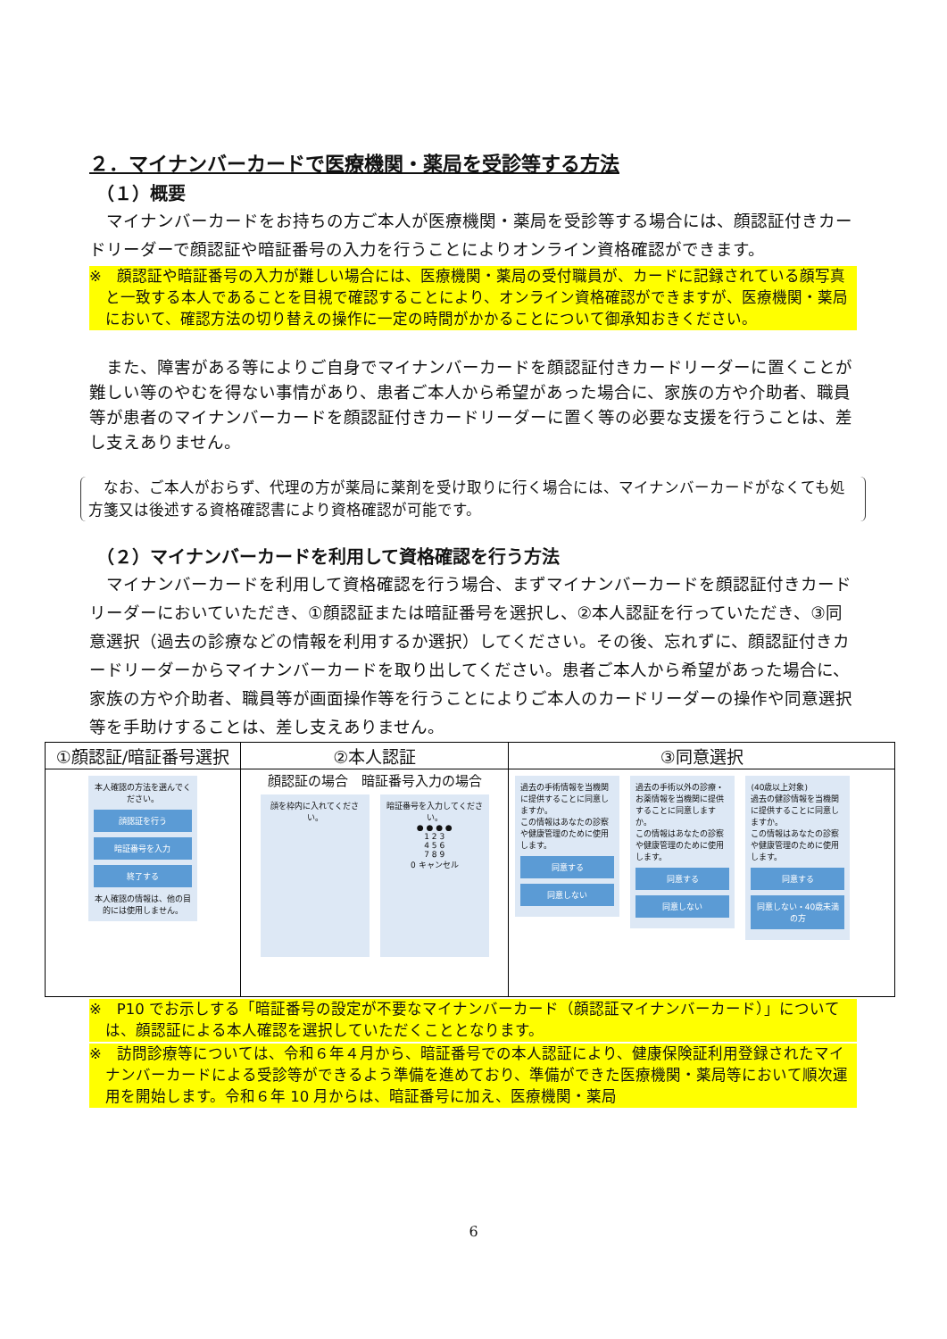２．マイナンバーカードで医療機関・薬局を受診等する方法
（１）概要
マイナンバーカードをお持ちの方ご本人が医療機関・薬局を受診等する場合には、顔認証付きカードリーダーで顔認証や暗証番号の入力を行うことによりオンライン資格確認ができます。
※　顔認証や暗証番号の入力が難しい場合には、医療機関・薬局の受付職員が、カードに記録されている顔写真と一致する本人であることを目視で確認することにより、オンライン資格確認ができますが、医療機関・薬局において、確認方法の切り替えの操作に一定の時間がかかることについて御承知おきください。
また、障害がある等によりご自身でマイナンバーカードを顔認証付きカードリーダーに置くことが難しい等のやむを得ない事情があり、患者ご本人から希望があった場合に、家族の方や介助者、職員等が患者のマイナンバーカードを顔認証付きカードリーダーに置く等の必要な支援を行うことは、差し支えありません。
　なお、ご本人がおらず、代理の方が薬局に薬剤を受け取りに行く場合には、マイナンバーカードがなくても処方箋又は後述する資格確認書により資格確認が可能です。
（２）マイナンバーカードを利用して資格確認を行う方法
マイナンバーカードを利用して資格確認を行う場合、まずマイナンバーカードを顔認証付きカードリーダーにおいていただき、①顔認証または暗証番号を選択し、②本人認証を行っていただき、③同意選択（過去の診療などの情報を利用するか選択）してください。その後、忘れずに、顔認証付きカードリーダーからマイナンバーカードを取り出してください。患者ご本人から希望があった場合に、家族の方や介助者、職員等が画面操作等を行うことによりご本人のカードリーダーの操作や同意選択等を手助けすることは、差し支えありません。
| ①顔認証/暗証番号選択 | ②本人認証 | ③同意選択 |
| --- | --- | --- |
| 本人確認の方法を選んでください。 顔認証を行う 暗証番号を入力 終了する 本人確認の情報は、他の目的には使用しません。 | 顔認証の場合 暗証番号入力の場合 顔を枠内に入れてください。 暗証番号を入力してください。 ● ● ● ● 1 2 3 4 5 6 7 8 9 0 キャンセル | 過去の手術情報を当機関に提供することに同意しますか。 この情報はあなたの診察や健康管理のために使用します。 同意する 同意しない 過去の手術以外の診療・お薬情報を当機関に提供することに同意しますか。 この情報はあなたの診察や健康管理のために使用します。 同意する 同意しない (40歳以上対象) 過去の健診情報を当機関に提供することに同意しますか。 この情報はあなたの診察や健康管理のために使用します。 同意する 同意しない・40歳未満の方 |
※　P10 でお示しする「暗証番号の設定が不要なマイナンバーカード（顔認証マイナンバーカード）」については、顔認証による本人確認を選択していただくこととなります。
※　訪問診療等については、令和６年４月から、暗証番号での本人認証により、健康保険証利用登録されたマイナンバーカードによる受診等ができるよう準備を進めており、準備ができた医療機関・薬局等において順次運用を開始します。令和６年 10 月からは、暗証番号に加え、医療機関・薬局
6